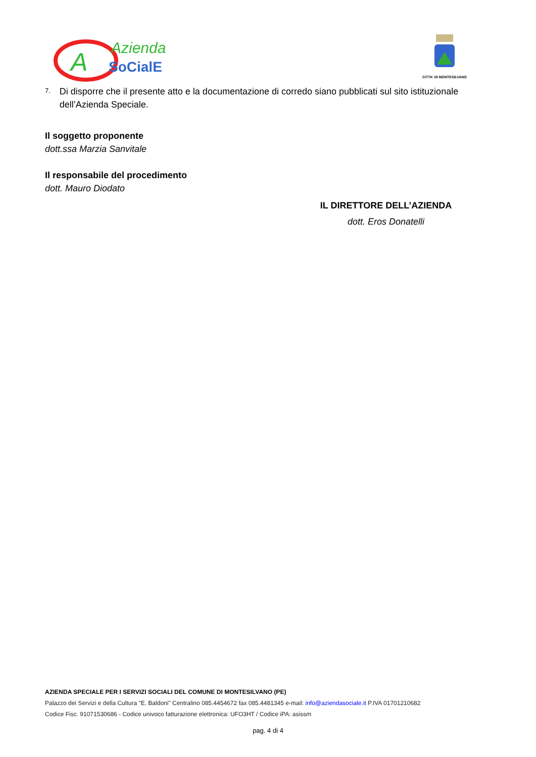A
Azienda
SoCialE
CITTA' DI MONTESILVANO
7.
Di disporre che il presente atto e la documentazione di corredo siano pubblicati sul sito istituzionale dell’Azienda Speciale.
Il soggetto proponente
dott.ssa Marzia Sanvitale
Il responsabile del procedimento
dott. Mauro Diodato
IL DIRETTORE DELL’AZIENDA
dott. Eros Donatelli
AZIENDA SPECIALE PER I SERVIZI SOCIALI DEL COMUNE DI MONTESILVANO (PE)
Palazzo dei Servizi e della Cultura "E. Baldoni" Centralino 085.4454672 fax 085.4481345 e-mail: info@aziendasociale.it P.IVA 01701210682
Codice Fisc. 91071530686 - Codice univoco fatturazione elettronica: UFO3HT / Codice iPA: asissm
pag. 4 di 4